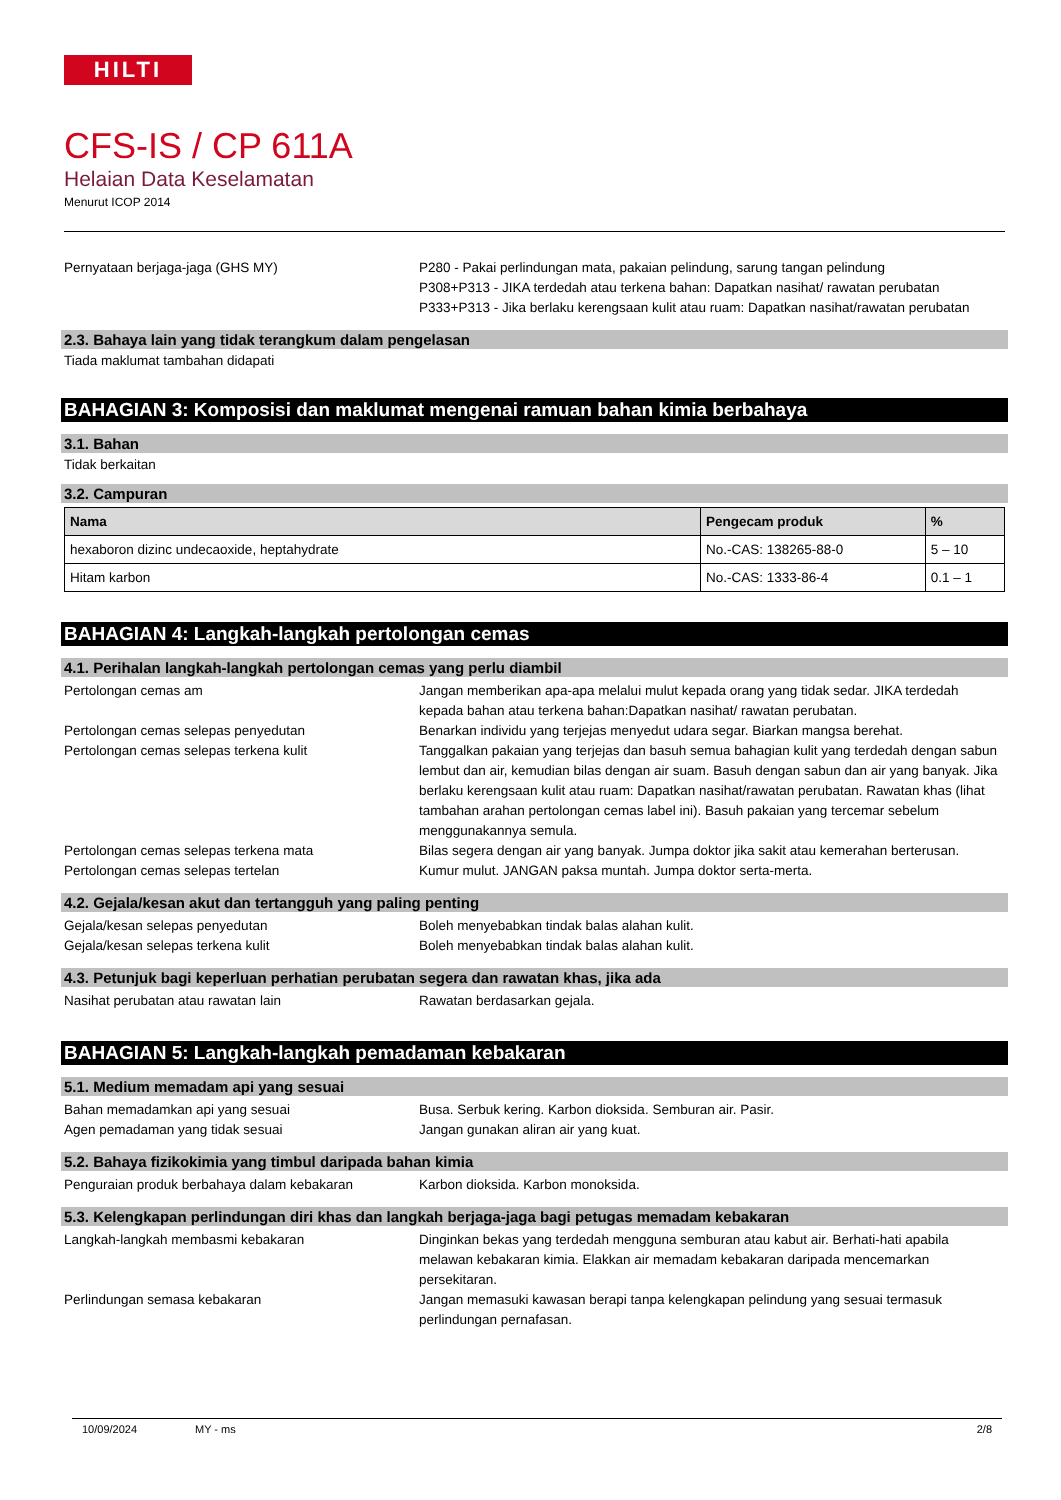HILTI
CFS-IS / CP 611A
Helaian Data Keselamatan
Menurut ICOP 2014
Pernyataan berjaga-jaga (GHS MY) P280 - Pakai perlindungan mata, pakaian pelindung, sarung tangan pelindung
P308+P313 - JIKA terdedah atau terkena bahan: Dapatkan nasihat/ rawatan perubatan
P333+P313 - Jika berlaku kerengsaan kulit atau ruam: Dapatkan nasihat/rawatan perubatan
2.3. Bahaya lain yang tidak terangkum dalam pengelasan
Tiada maklumat tambahan didapati
BAHAGIAN 3: Komposisi dan maklumat mengenai ramuan bahan kimia berbahaya
3.1. Bahan
Tidak berkaitan
3.2. Campuran
| Nama | Pengecam produk | % |
| --- | --- | --- |
| hexaboron dizinc undecaoxide, heptahydrate | No.-CAS: 138265-88-0 | 5 – 10 |
| Hitam karbon | No.-CAS: 1333-86-4 | 0.1 – 1 |
BAHAGIAN 4: Langkah-langkah pertolongan cemas
4.1. Perihalan langkah-langkah pertolongan cemas yang perlu diambil
Pertolongan cemas am Jangan memberikan apa-apa melalui mulut kepada orang yang tidak sedar. JIKA terdedah kepada bahan atau terkena bahan:Dapatkan nasihat/ rawatan perubatan.
Pertolongan cemas selepas penyedutan Benarkan individu yang terjejas menyedut udara segar. Biarkan mangsa berehat.
Pertolongan cemas selepas terkena kulit Tanggalkan pakaian yang terjejas dan basuh semua bahagian kulit yang terdedah dengan sabun lembut dan air, kemudian bilas dengan air suam. Basuh dengan sabun dan air yang banyak. Jika berlaku kerengsaan kulit atau ruam: Dapatkan nasihat/rawatan perubatan. Rawatan khas (lihat tambahan arahan pertolongan cemas label ini). Basuh pakaian yang tercemar sebelum menggunakannya semula.
Pertolongan cemas selepas terkena mata Bilas segera dengan air yang banyak. Jumpa doktor jika sakit atau kemerahan berterusan.
Pertolongan cemas selepas tertelan Kumur mulut. JANGAN paksa muntah. Jumpa doktor serta-merta.
4.2. Gejala/kesan akut dan tertangguh yang paling penting
Gejala/kesan selepas penyedutan Boleh menyebabkan tindak balas alahan kulit.
Gejala/kesan selepas terkena kulit Boleh menyebabkan tindak balas alahan kulit.
4.3. Petunjuk bagi keperluan perhatian perubatan segera dan rawatan khas, jika ada
Nasihat perubatan atau rawatan lain Rawatan berdasarkan gejala.
BAHAGIAN 5: Langkah-langkah pemadaman kebakaran
5.1. Medium memadam api yang sesuai
Bahan memadamkan api yang sesuai Busa. Serbuk kering. Karbon dioksida. Semburan air. Pasir.
Agen pemadaman yang tidak sesuai Jangan gunakan aliran air yang kuat.
5.2. Bahaya fizikokimia yang timbul daripada bahan kimia
Penguraian produk berbahaya dalam kebakaran Karbon dioksida. Karbon monoksida.
5.3. Kelengkapan perlindungan diri khas dan langkah berjaga-jaga bagi petugas memadam kebakaran
Langkah-langkah membasmi kebakaran Dinginkan bekas yang terdedah mengguna semburan atau kabut air. Berhati-hati apabila melawan kebakaran kimia. Elakkan air memadam kebakaran daripada mencemarkan persekitaran.
Perlindungan semasa kebakaran Jangan memasuki kawasan berapi tanpa kelengkapan pelindung yang sesuai termasuk perlindungan pernafasan.
10/09/2024 MY - ms 2/8